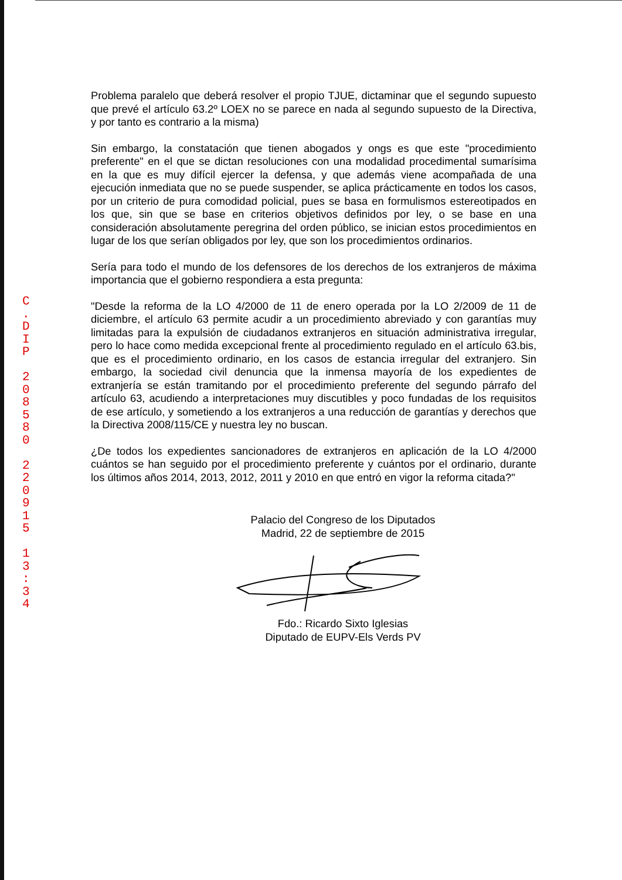C
.
D
I
P
2
0
8
5
8
0
2
2
0
9
1
5
1
3
:
3
4
Problema paralelo que deberá resolver el propio TJUE, dictaminar que el segundo supuesto que prevé el artículo 63.2º LOEX no se parece en nada al segundo supuesto de la Directiva, y por tanto es contrario a la misma)
Sin embargo, la constatación que tienen abogados y ongs es que este "procedimiento preferente" en el que se dictan resoluciones con una modalidad procedimental sumarísima en la que es muy difícil ejercer la defensa, y que además viene acompañada de una ejecución inmediata que no se puede suspender, se aplica prácticamente en todos los casos, por un criterio de pura comodidad policial, pues se basa en formulismos estereotipados en los que, sin que se base en criterios objetivos definidos por ley, o se base en una consideración absolutamente peregrina del orden público, se inician estos procedimientos en lugar de los que serían obligados por ley, que son los procedimientos ordinarios.
Sería para todo el mundo de los defensores de los derechos de los extranjeros de máxima importancia que el gobierno respondiera a esta pregunta:
"Desde la reforma de la LO 4/2000 de 11 de enero operada por la LO 2/2009 de 11 de diciembre, el artículo 63 permite acudir a un procedimiento abreviado y con garantías muy limitadas para la expulsión de ciudadanos extranjeros en situación administrativa irregular, pero lo hace como medida excepcional frente al procedimiento regulado en el artículo 63.bis, que es el procedimiento ordinario, en los casos de estancia irregular del extranjero. Sin embargo, la sociedad civil denuncia que la inmensa mayoría de los expedientes de extranjería se están tramitando por el procedimiento preferente del segundo párrafo del artículo 63, acudiendo a interpretaciones muy discutibles y poco fundadas de los requisitos de ese artículo, y sometiendo a los extranjeros a una reducción de garantías y derechos que la Directiva 2008/115/CE y nuestra ley no buscan.
¿De todos los expedientes sancionadores de extranjeros en aplicación de la LO 4/2000 cuántos se han seguido por el procedimiento preferente y cuántos por el ordinario, durante los últimos años 2014, 2013, 2012, 2011 y 2010 en que entró en vigor la reforma citada?"
Palacio del Congreso de los Diputados
Madrid, 22 de septiembre de 2015
Fdo.: Ricardo Sixto Iglesias
Diputado de EUPV-Els Verds PV